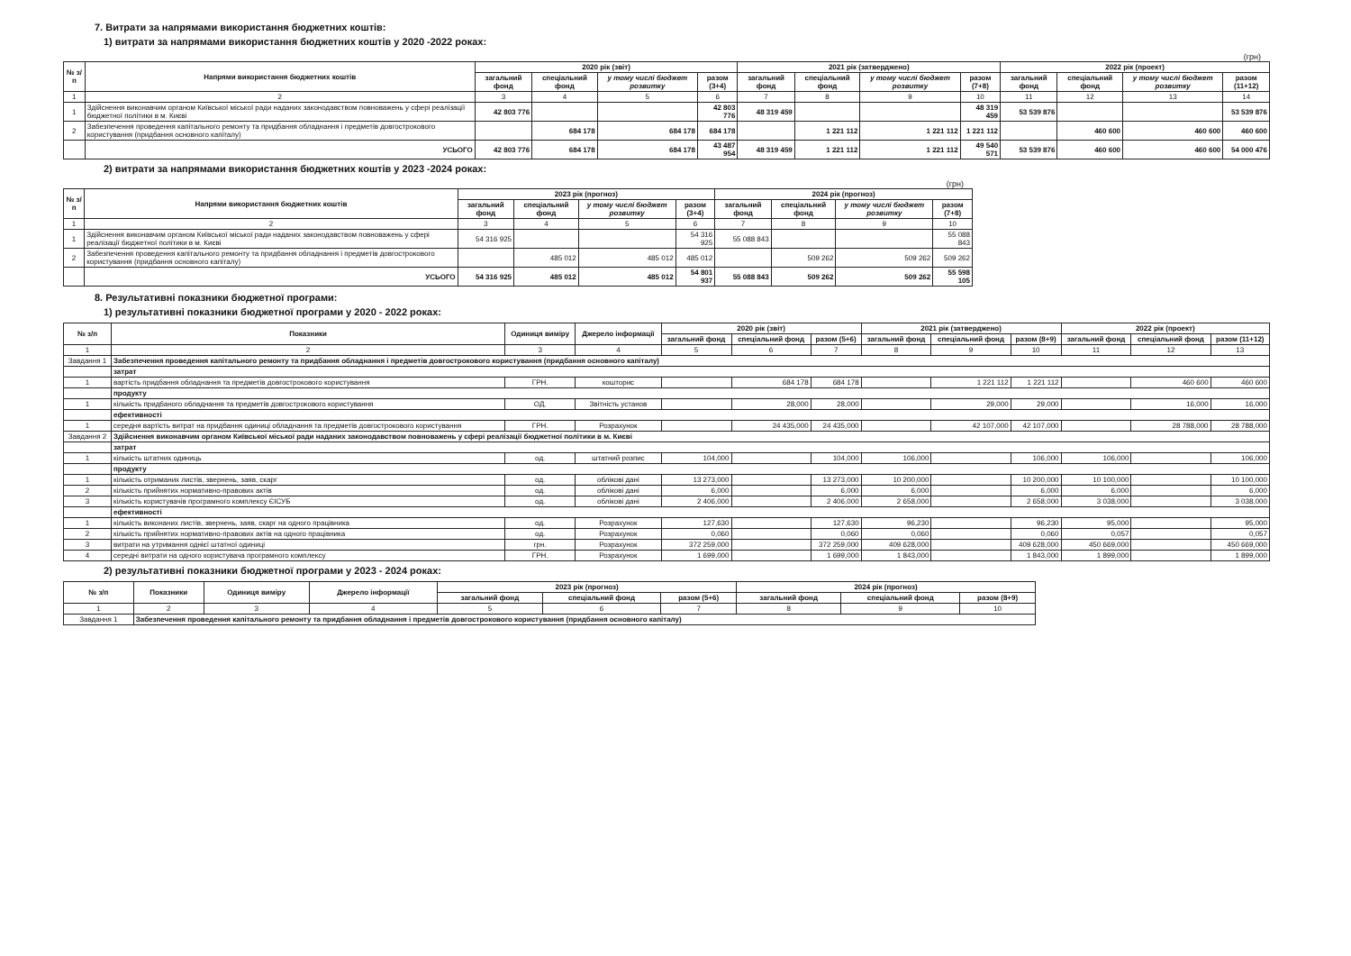7. Витрати за напрямами використання бюджетних коштів:
1) витрати за напрямами використання бюджетних коштів у 2020 -2022 роках:
(грн)
| № з/п | Напрями використання бюджетних коштів | 2020 рік (звіт) | | | | 2021 рік (затверджено) | | | | 2022 рік (проект) | | | |
| --- | --- | --- | --- | --- | --- | --- | --- | --- | --- | --- | --- | --- | --- |
| | | загальний фонд | спеціальний фонд | у тому числі бюджет розвитку | разом (3+4) | загальний фонд | спеціальний фонд | у тому числі бюджет розвитку | разом (7+8) | загальний фонд | спеціальний фонд | у тому числі бюджет розвитку | разом (11+12) |
| 1 | 2 | 3 | 4 | 5 | 6 | 7 | 8 | 9 | 10 | 11 | 12 | 13 | 14 |
| 1 | Здійснення виконавчим органом Київської міської ради наданих законодавством повноважень у сфері реалізації бюджетної політики в м. Києві | 42 803 776 | | | 42 803 776 | 48 319 459 | | | 48 319 459 | 53 539 876 | | | 53 539 876 |
| 2 | Забезпечення проведення капітального ремонту та придбання обладнання і предметів довгострокового користування (придбання основного капіталу) | | 684 178 | 684 178 | 684 178 | | 1 221 112 | 1 221 112 | 1 221 112 | | 460 600 | 460 600 | 460 600 |
| | УСЬОГО | 42 803 776 | 684 178 | 684 178 | 43 487 954 | 48 319 459 | 1 221 112 | 1 221 112 | 49 540 571 | 53 539 876 | 460 600 | 460 600 | 54 000 476 |
2) витрати за напрямами використання бюджетних коштів у 2023 -2024 роках:
(грн)
| № з/п | Напрями використання бюджетних коштів | 2023 рік (прогноз) | | | | 2024 рік (прогноз) | | | |
| --- | --- | --- | --- | --- | --- | --- | --- | --- | --- |
| | | загальний фонд | спеціальний фонд | у тому числі бюджет розвитку | разом (3+4) | загальний фонд | спеціальний фонд | у тому числі бюджет розвитку | разом (7+8) |
| 1 | 2 | 3 | 4 | 5 | 6 | 7 | 8 | 9 | 10 |
| 1 | Здійснення виконавчим органом Київської міської ради наданих законодавством повноважень у сфері реалізації бюджетної політики в м. Києві | 54 316 925 | | | 54 316 925 | 55 088 843 | | | 55 088 843 |
| 2 | Забезпечення проведення капітального ремонту та придбання обладнання і предметів довгострокового користування (придбання основного капіталу) | | 485 012 | 485 012 | 485 012 | | 509 262 | 509 262 | 509 262 |
| | УСЬОГО | 54 316 925 | 485 012 | 485 012 | 54 801 937 | 55 088 843 | 509 262 | 509 262 | 55 598 105 |
8. Результативні показники бюджетної програми:
1) результативні показники бюджетної програми у 2020 - 2022 роках:
| № з/п | Показники | Одиниця виміру | Джерело інформації | 2020 рік (звіт) | | | 2021 рік (затверджено) | | | 2022 рік (проект) | | |
| --- | --- | --- | --- | --- | --- | --- | --- | --- | --- | --- | --- | --- |
| | | | | загальний фонд | спеціальний фонд | разом (5+6) | загальний фонд | спеціальний фонд | разом (8+9) | загальний фонд | спеціальний фонд | разом (11+12) |
| 1 | 2 | 3 | 4 | 5 | 6 | 7 | 8 | 9 | 10 | 11 | 12 | 13 |
| Завдання 1 | Забезпечення проведення капітального ремонту та придбання обладнання і предметів довгострокового користування (придбання основного капіталу) | | | | | | | | | | | |
| | затрат | | | | | | | | | | | |
| 1 | вартість придбання обладнання та предметів довгострокового користування | ГРН. | кошторис | | 684 178 | 684 178 | | 1 221 112 | 1 221 112 | | 460 600 | 460 600 |
| | продукту | | | | | | | | | | | |
| 1 | кількість придбаного обладнання та предметів довгострокового користування | ОД. | Звітність установ | | 28,000 | 28,000 | | 29,000 | 29,000 | | 16,000 | 16,000 |
| | ефективності | | | | | | | | | | | |
| 1 | середня вартість витрат на придбання одиниці обладнання та предметів довгострокового користування | ГРН. | Розрахунок | | 24 435,000 | 24 435,000 | | 42 107,000 | 42 107,000 | | 28 788,000 | 28 788,000 |
| Завдання 2 | Здійснення виконавчим органом Київської міської ради наданих законодавством повноважень у сфері реалізації бюджетної політики в м. Києві | | | | | | | | | | | |
| | затрат | | | | | | | | | | | |
| 1 | кількість штатних одиниць | од. | штатний розпис | 104,000 | | 104,000 | 106,000 | | 106,000 | 106,000 | | 106,000 |
| | продукту | | | | | | | | | | | |
| 1 | кількість отриманих листів, звернень, заяв, скарг | од. | облікові дані | 13 273,000 | | 13 273,000 | 10 200,000 | | 10 200,000 | 10 100,000 | | 10 100,000 |
| 2 | кількість прийнятих нормативно-правових актів | од. | облікові дані | 6,000 | | 6,000 | 6,000 | | 6,000 | 6,000 | | 6,000 |
| 3 | кількість користувачів програмного комплексу ЄІСУБ | од. | облікові дані | 2 406,000 | | 2 406,000 | 2 658,000 | | 2 658,000 | 3 038,000 | | 3 038,000 |
| | ефективності | | | | | | | | | | | |
| 1 | кількість виконаних листів, звернень, заяв, скарг на одного працівника | од. | Розрахунок | 127,630 | | 127,630 | 96,230 | | 96,230 | 95,000 | | 95,000 |
| 2 | кількість прийнятих нормативно-правових актів на одного працівника | од. | Розрахунок | 0,060 | | 0,060 | 0,060 | | 0,060 | 0,057 | | 0,057 |
| 3 | витрати на утримання однієї штатної одиниці | грн. | Розрахунок | 372 259,000 | | 372 259,000 | 409 628,000 | | 409 628,000 | 450 669,000 | | 450 669,000 |
| 4 | середні витрати на одного користувача програмного комплексу | ГРН. | Розрахунок | 1 699,000 | | 1 699,000 | 1 843,000 | | 1 843,000 | 1 899,000 | | 1 899,000 |
2) результативні показники бюджетної програми у 2023 - 2024 роках:
| № з/п | Показники | Одиниця виміру | Джерело інформації | 2023 рік (прогноз) | | | 2024 рік (прогноз) | | |
| --- | --- | --- | --- | --- | --- | --- | --- | --- | --- |
| | | | | загальний фонд | спеціальний фонд | разом (5+6) | загальний фонд | спеціальний фонд | разом (8+9) |
| 1 | 2 | 3 | 4 | 5 | 6 | 7 | 8 | 9 | 10 |
| Завдання 1 | Забезпечення проведення капітального ремонту та придбання обладнання і предметів довгострокового користування (придбання основного капіталу) | | | | | | | | |